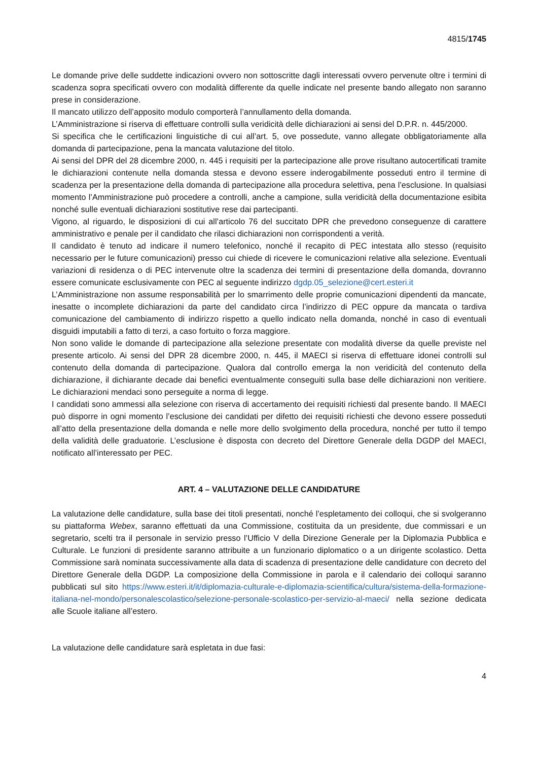4815/1745
Le domande prive delle suddette indicazioni ovvero non sottoscritte dagli interessati ovvero pervenute oltre i termini di scadenza sopra specificati ovvero con modalità differente da quelle indicate nel presente bando allegato non saranno prese in considerazione.
Il mancato utilizzo dell’apposito modulo comporterà l’annullamento della domanda.
L’Amministrazione si riserva di effettuare controlli sulla veridicità delle dichiarazioni ai sensi del D.P.R. n. 445/2000.
Si specifica che le certificazioni linguistiche di cui all’art. 5, ove possedute, vanno allegate obbligatoriamente alla domanda di partecipazione, pena la mancata valutazione del titolo.
Ai sensi del DPR del 28 dicembre 2000, n. 445 i requisiti per la partecipazione alle prove risultano autocertificati tramite le dichiarazioni contenute nella domanda stessa e devono essere inderogabilmente posseduti entro il termine di scadenza per la presentazione della domanda di partecipazione alla procedura selettiva, pena l’esclusione. In qualsiasi momento l’Amministrazione può procedere a controlli, anche a campione, sulla veridicità della documentazione esibita nonché sulle eventuali dichiarazioni sostitutive rese dai partecipanti.
Vigono, al riguardo, le disposizioni di cui all’articolo 76 del succitato DPR che prevedono conseguenze di carattere amministrativo e penale per il candidato che rilasci dichiarazioni non corrispondenti a verità.
Il candidato è tenuto ad indicare il numero telefonico, nonché il recapito di PEC intestata allo stesso (requisito necessario per le future comunicazioni) presso cui chiede di ricevere le comunicazioni relative alla selezione. Eventuali variazioni di residenza o di PEC intervenute oltre la scadenza dei termini di presentazione della domanda, dovranno essere comunicate esclusivamente con PEC al seguente indirizzo dgdp.05_selezione@cert.esteri.it
L’Amministrazione non assume responsabilità per lo smarrimento delle proprie comunicazioni dipendenti da mancate, inesatte o incomplete dichiarazioni da parte del candidato circa l’indirizzo di PEC oppure da mancata o tardiva comunicazione del cambiamento di indirizzo rispetto a quello indicato nella domanda, nonché in caso di eventuali disguidi imputabili a fatto di terzi, a caso fortuito o forza maggiore.
Non sono valide le domande di partecipazione alla selezione presentate con modalità diverse da quelle previste nel presente articolo. Ai sensi del DPR 28 dicembre 2000, n. 445, il MAECI si riserva di effettuare idonei controlli sul contenuto della domanda di partecipazione. Qualora dal controllo emerga la non veridicità del contenuto della dichiarazione, il dichiarante decade dai benefici eventualmente conseguiti sulla base delle dichiarazioni non veritiere. Le dichiarazioni mendaci sono perseguite a norma di legge.
I candidati sono ammessi alla selezione con riserva di accertamento dei requisiti richiesti dal presente bando. Il MAECI può disporre in ogni momento l’esclusione dei candidati per difetto dei requisiti richiesti che devono essere posseduti all’atto della presentazione della domanda e nelle more dello svolgimento della procedura, nonché per tutto il tempo della validità delle graduatorie. L’esclusione è disposta con decreto del Direttore Generale della DGDP del MAECI, notificato all’interessato per PEC.
ART. 4 – VALUTAZIONE DELLE CANDIDATURE
La valutazione delle candidature, sulla base dei titoli presentati, nonché l’espletamento dei colloqui, che si svolgeranno su piattaforma Webex, saranno effettuati da una Commissione, costituita da un presidente, due commissari e un segretario, scelti tra il personale in servizio presso l’Ufficio V della Direzione Generale per la Diplomazia Pubblica e Culturale. Le funzioni di presidente saranno attribuite a un funzionario diplomatico o a un dirigente scolastico. Detta Commissione sarà nominata successivamente alla data di scadenza di presentazione delle candidature con decreto del Direttore Generale della DGDP. La composizione della Commissione in parola e il calendario dei colloqui saranno pubblicati sul sito https://www.esteri.it/it/diplomazia-culturale-e-diplomazia-scientifica/cultura/sistema-della-formazione-italiana-nel-mondo/personalescolastico/selezione-personale-scolastico-per-servizio-al-maeci/ nella sezione dedicata alle Scuole italiane all’estero.
La valutazione delle candidature sarà espletata in due fasi:
4